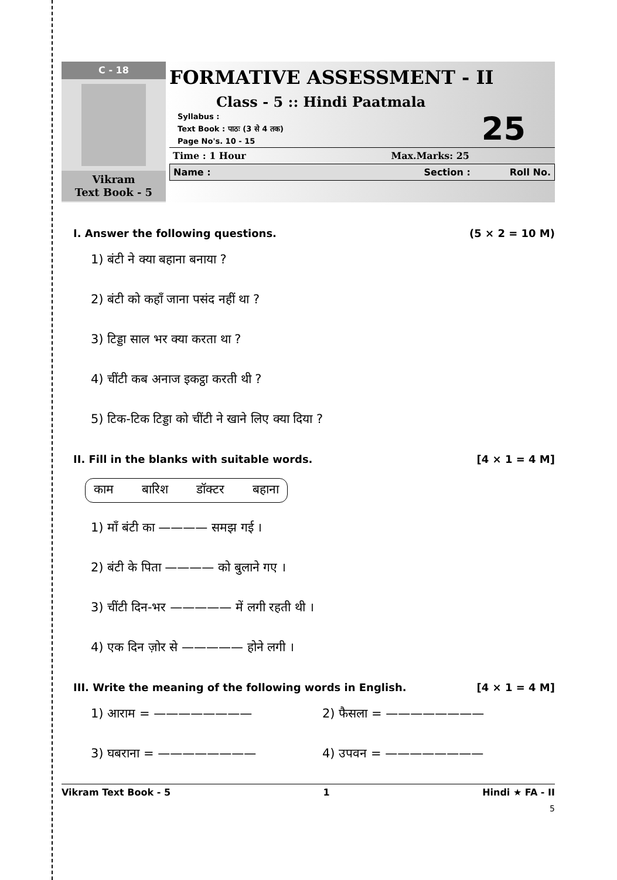C - 18
Vikram
Text Book - 5
FORMATIVE ASSESSMENT - II
Class - 5 :: Hindi Paatmala
Syllabus :
Text Book : पाठः (3 से 4 तक)
Page No's. 10 - 15
25
Time : 1 Hour Max.Marks: 25
Name : Section : Roll No.
I. Answer the following questions. (5 × 2 = 10 M)
1) बंटी ने क्या बहाना बनाया ?
2) बंटी को कहाँ जाना पसंद नहीं था ?
3) टिड्डा साल भर क्या करता था ?
4) चींटी कब अनाज इकट्ठा करती थी ?
5) टिक-टिक टिड्डा को चींटी ने खाने लिए क्या दिया ?
II. Fill in the blanks with suitable words. [4 × 1 = 4 M]
काम बारिश डॉक्टर बहाना
1) माँ बंटी का ———— समझ गई ।
2) बंटी के पिता ———— को बुलाने गए ।
3) चींटी दिन-भर ————— में लगी रहती थी ।
4) एक दिन ज़ोर से ————— होने लगी ।
III. Write the meaning of the following words in English. [4 × 1 = 4 M]
1) आराम = ———————— 2) फैसला = ———————— 3) घबराना = ———————— 4) उपवन = ————————
Vikram Text Book - 5 1 Hindi ★ FA - II
5